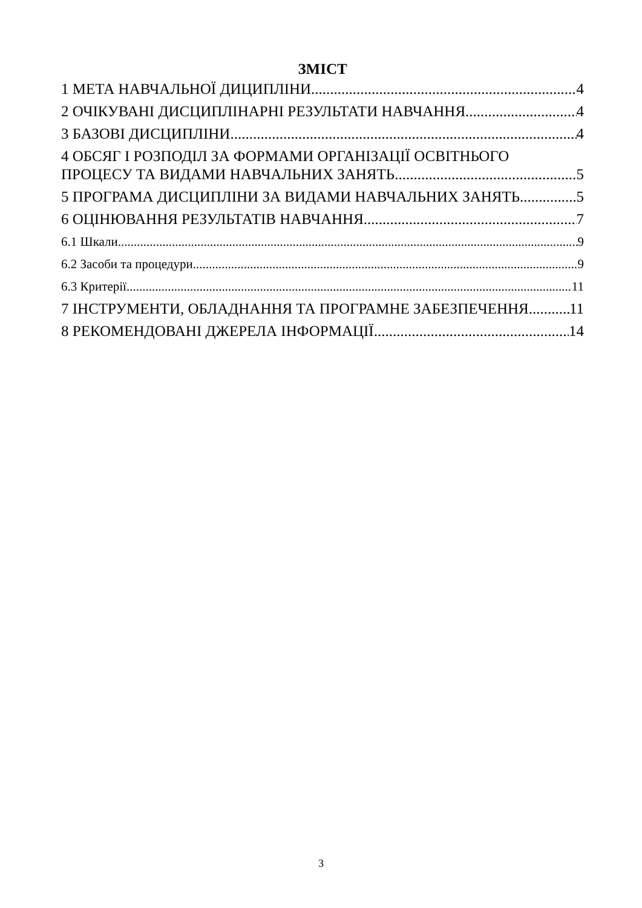ЗМІСТ
1 МЕТА НАВЧАЛЬНОЇ ДИЦИПЛІНИ 4
2 ОЧІКУВАНІ ДИСЦИПЛІНАРНІ РЕЗУЛЬТАТИ НАВЧАННЯ 4
3 БАЗОВІ ДИСЦИПЛІНИ 4
4 ОБСЯГ І РОЗПОДІЛ ЗА ФОРМАМИ ОРГАНІЗАЦІЇ ОСВІТНЬОГО
ПРОЦЕСУ ТА ВИДАМИ НАВЧАЛЬНИХ ЗАНЯТЬ 5
5 ПРОГРАМА ДИСЦИПЛІНИ ЗА ВИДАМИ НАВЧАЛЬНИХ ЗАНЯТЬ 5
6 ОЦІНЮВАННЯ РЕЗУЛЬТАТІВ НАВЧАННЯ 7
6.1 Шкали 9
6.2 Засоби та процедури 9
6.3 Критерії 11
7 ІНСТРУМЕНТИ, ОБЛАДНАННЯ ТА ПРОГРАМНЕ ЗАБЕЗПЕЧЕННЯ 11
8 РЕКОМЕНДОВАНІ ДЖЕРЕЛА ІНФОРМАЦІЇ 14
3